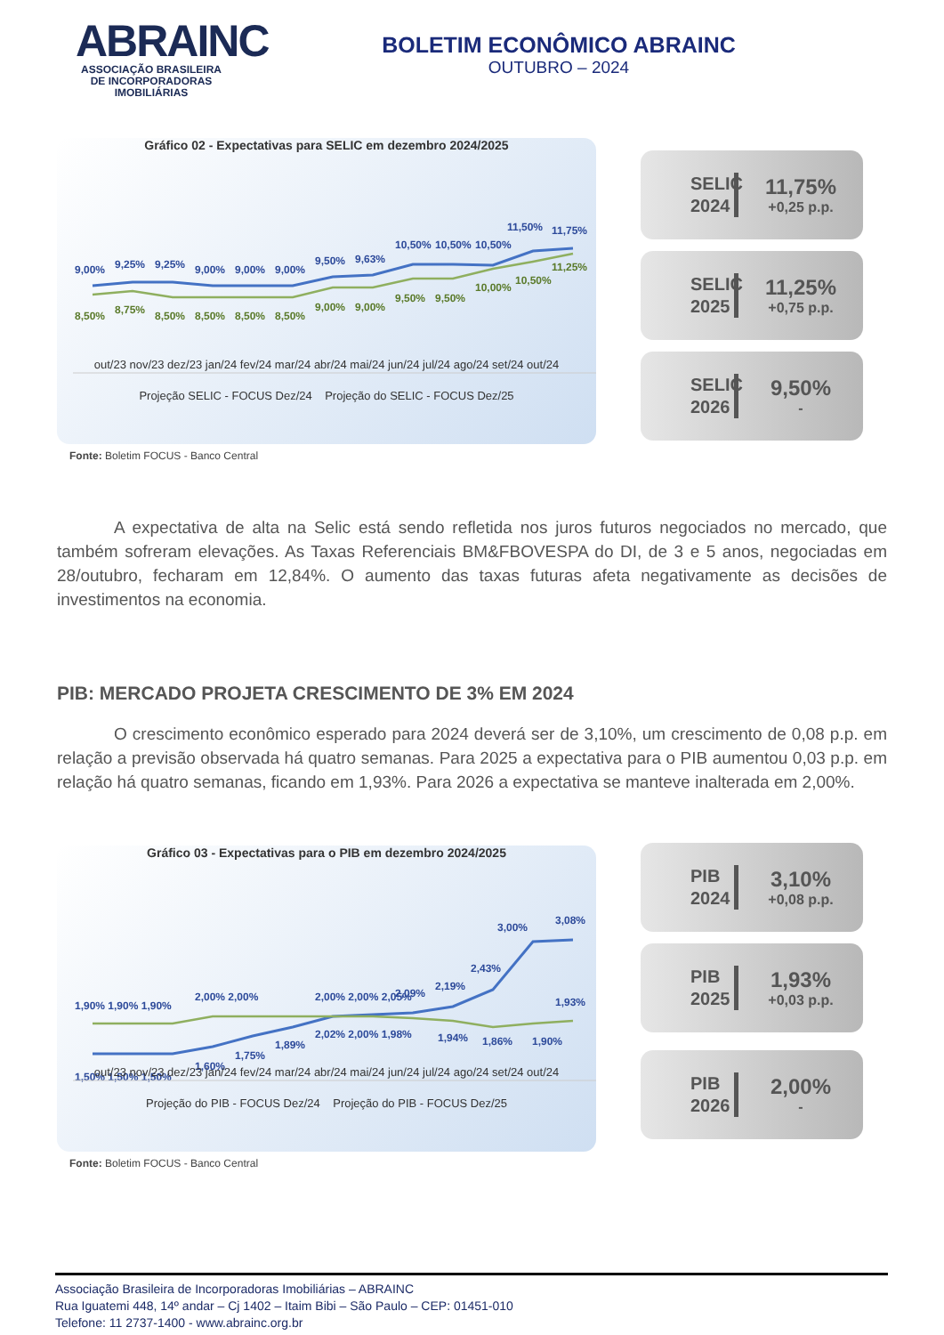ABRAINC
ASSOCIAÇÃO BRASILEIRA DE INCORPORADORAS IMOBILIÁRIAS
BOLETIM ECONÔMICO ABRAINC
OUTUBRO – 2024
Gráfico 02 - Expectativas para SELIC em dezembro 2024/2025
9,00%
9,25%
9,25%
9,00%
9,00%
9,00%
9,50%
9,63%
10,50%
10,50%
10,50%
11,50%
11,75%
8,50%
8,75%
8,50%
8,50%
8,50%
8,50%
9,00%
9,00%
9,50%
9,50%
10,00%
10,50%
11,25%
out/23 nov/23 dez/23 jan/24 fev/24 mar/24 abr/24 mai/24 jun/24 jul/24 ago/24 set/24 out/24
Projeção SELIC - FOCUS Dez/24 Projeção do SELIC - FOCUS Dez/25
Fonte: Boletim FOCUS - Banco Central
SELIC 2024
11,75%
+0,25 p.p.
SELIC 2025
11,25%
+0,75 p.p.
SELIC 2026
9,50%
-
A expectativa de alta na Selic está sendo refletida nos juros futuros negociados no mercado, que também sofreram elevações. As Taxas Referenciais BM&FBOVESPA do DI, de 3 e 5 anos, negociadas em 28/outubro, fecharam em 12,84%. O aumento das taxas futuras afeta negativamente as decisões de investimentos na economia.
PIB: MERCADO PROJETA CRESCIMENTO DE 3% EM 2024
O crescimento econômico esperado para 2024 deverá ser de 3,10%, um crescimento de 0,08 p.p. em relação a previsão observada há quatro semanas. Para 2025 a expectativa para o PIB aumentou 0,03 p.p. em relação há quatro semanas, ficando em 1,93%. Para 2026 a expectativa se manteve inalterada em 2,00%.
Gráfico 03 - Expectativas para o PIB em dezembro 2024/2025
1,50% 1,50% 1,50%
1,60%
1,75%
1,89%
2,00% 2,00% 2,05%
2,09%
2,19%
2,43%
3,00%
3,08%
1,90% 1,90% 1,90%
2,00% 2,00%
2,02% 2,00% 1,98%
1,94%
1,86%
1,90%
1,93%
out/23 nov/23 dez/23 jan/24 fev/24 mar/24 abr/24 mai/24 jun/24 jul/24 ago/24 set/24 out/24
Projeção do PIB - FOCUS Dez/24 Projeção do PIB - FOCUS Dez/25
Fonte: Boletim FOCUS - Banco Central
PIB 2024
3,10%
+0,08 p.p.
PIB 2025
1,93%
+0,03 p.p.
PIB 2026
2,00%
-
Associação Brasileira de Incorporadoras Imobiliárias – ABRAINC
Rua Iguatemi 448, 14º andar – Cj 1402 – Itaim Bibi – São Paulo – CEP: 01451-010
Telefone: 11 2737-1400 - www.abrainc.org.br